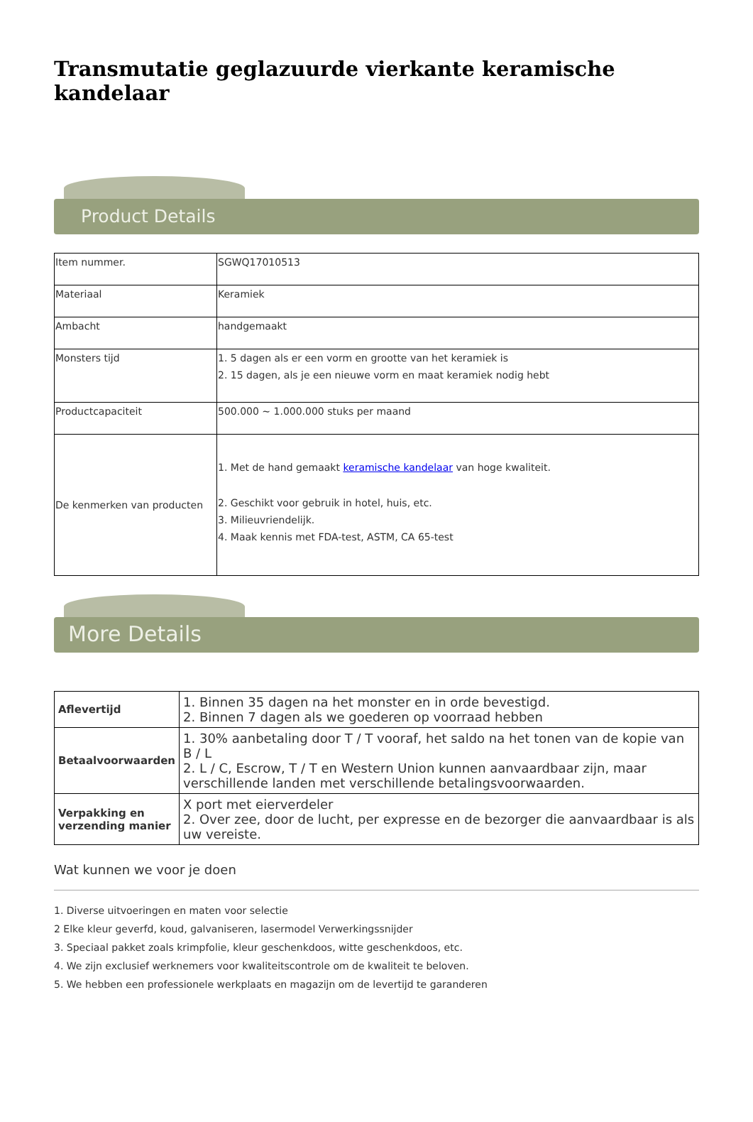Transmutatie geglazuurde vierkante keramische kandelaar
Product Details
| Item nummer. | SGWQ17010513 |
| Materiaal | Keramiek |
| Ambacht | handgemaakt |
| Monsters tijd | 1. 5 dagen als er een vorm en grootte van het keramiek is 2. 15 dagen, als je een nieuwe vorm en maat keramiek nodig hebt |
| Productcapaciteit | 500.000 ~ 1.000.000 stuks per maand |
| De kenmerken van producten | 1. Met de hand gemaakt keramische kandelaar van hoge kwaliteit. 2. Geschikt voor gebruik in hotel, huis, etc. 3. Milieuvriendelijk. 4. Maak kennis met FDA-test, ASTM, CA 65-test |
More Details
| Aflevertijd | 1. Binnen 35 dagen na het monster en in orde bevestigd. 2. Binnen 7 dagen als we goederen op voorraad hebben |
| Betaalvoorwaarden | 1. 30% aanbetaling door T / T vooraf, het saldo na het tonen van de kopie van B / L 2. L / C, Escrow, T / T en Western Union kunnen aanvaardbaar zijn, maar verschillende landen met verschillende betalingsvoorwaarden. |
| Verpakking en verzending manier | X port met eierverdeler 2. Over zee, door de lucht, per expresse en de bezorger die aanvaardbaar is als uw vereiste. |
Wat kunnen we voor je doen
1. Diverse uitvoeringen en maten voor selectie
2 Elke kleur geverfd, koud, galvaniseren, lasermodel Verwerkingssnijder
3. Speciaal pakket zoals krimpfolie, kleur geschenkdoos, witte geschenkdoos, etc.
4. We zijn exclusief werknemers voor kwaliteitscontrole om de kwaliteit te beloven.
5. We hebben een professionele werkplaats en magazijn om de levertijd te garanderen